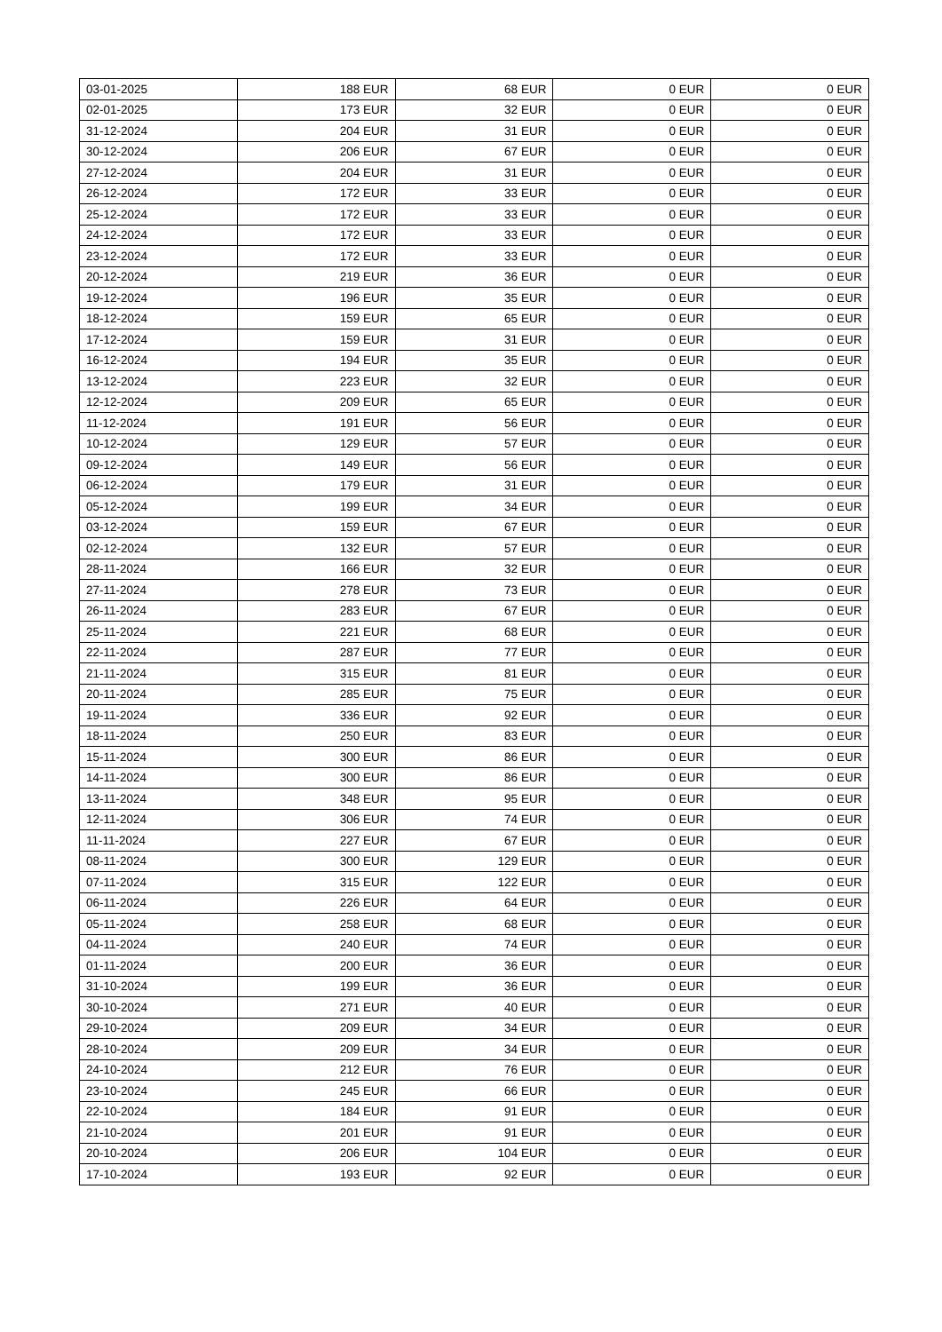| 03-01-2025 | 188 EUR | 68 EUR | 0 EUR | 0 EUR |
| 02-01-2025 | 173 EUR | 32 EUR | 0 EUR | 0 EUR |
| 31-12-2024 | 204 EUR | 31 EUR | 0 EUR | 0 EUR |
| 30-12-2024 | 206 EUR | 67 EUR | 0 EUR | 0 EUR |
| 27-12-2024 | 204 EUR | 31 EUR | 0 EUR | 0 EUR |
| 26-12-2024 | 172 EUR | 33 EUR | 0 EUR | 0 EUR |
| 25-12-2024 | 172 EUR | 33 EUR | 0 EUR | 0 EUR |
| 24-12-2024 | 172 EUR | 33 EUR | 0 EUR | 0 EUR |
| 23-12-2024 | 172 EUR | 33 EUR | 0 EUR | 0 EUR |
| 20-12-2024 | 219 EUR | 36 EUR | 0 EUR | 0 EUR |
| 19-12-2024 | 196 EUR | 35 EUR | 0 EUR | 0 EUR |
| 18-12-2024 | 159 EUR | 65 EUR | 0 EUR | 0 EUR |
| 17-12-2024 | 159 EUR | 31 EUR | 0 EUR | 0 EUR |
| 16-12-2024 | 194 EUR | 35 EUR | 0 EUR | 0 EUR |
| 13-12-2024 | 223 EUR | 32 EUR | 0 EUR | 0 EUR |
| 12-12-2024 | 209 EUR | 65 EUR | 0 EUR | 0 EUR |
| 11-12-2024 | 191 EUR | 56 EUR | 0 EUR | 0 EUR |
| 10-12-2024 | 129 EUR | 57 EUR | 0 EUR | 0 EUR |
| 09-12-2024 | 149 EUR | 56 EUR | 0 EUR | 0 EUR |
| 06-12-2024 | 179 EUR | 31 EUR | 0 EUR | 0 EUR |
| 05-12-2024 | 199 EUR | 34 EUR | 0 EUR | 0 EUR |
| 03-12-2024 | 159 EUR | 67 EUR | 0 EUR | 0 EUR |
| 02-12-2024 | 132 EUR | 57 EUR | 0 EUR | 0 EUR |
| 28-11-2024 | 166 EUR | 32 EUR | 0 EUR | 0 EUR |
| 27-11-2024 | 278 EUR | 73 EUR | 0 EUR | 0 EUR |
| 26-11-2024 | 283 EUR | 67 EUR | 0 EUR | 0 EUR |
| 25-11-2024 | 221 EUR | 68 EUR | 0 EUR | 0 EUR |
| 22-11-2024 | 287 EUR | 77 EUR | 0 EUR | 0 EUR |
| 21-11-2024 | 315 EUR | 81 EUR | 0 EUR | 0 EUR |
| 20-11-2024 | 285 EUR | 75 EUR | 0 EUR | 0 EUR |
| 19-11-2024 | 336 EUR | 92 EUR | 0 EUR | 0 EUR |
| 18-11-2024 | 250 EUR | 83 EUR | 0 EUR | 0 EUR |
| 15-11-2024 | 300 EUR | 86 EUR | 0 EUR | 0 EUR |
| 14-11-2024 | 300 EUR | 86 EUR | 0 EUR | 0 EUR |
| 13-11-2024 | 348 EUR | 95 EUR | 0 EUR | 0 EUR |
| 12-11-2024 | 306 EUR | 74 EUR | 0 EUR | 0 EUR |
| 11-11-2024 | 227 EUR | 67 EUR | 0 EUR | 0 EUR |
| 08-11-2024 | 300 EUR | 129 EUR | 0 EUR | 0 EUR |
| 07-11-2024 | 315 EUR | 122 EUR | 0 EUR | 0 EUR |
| 06-11-2024 | 226 EUR | 64 EUR | 0 EUR | 0 EUR |
| 05-11-2024 | 258 EUR | 68 EUR | 0 EUR | 0 EUR |
| 04-11-2024 | 240 EUR | 74 EUR | 0 EUR | 0 EUR |
| 01-11-2024 | 200 EUR | 36 EUR | 0 EUR | 0 EUR |
| 31-10-2024 | 199 EUR | 36 EUR | 0 EUR | 0 EUR |
| 30-10-2024 | 271 EUR | 40 EUR | 0 EUR | 0 EUR |
| 29-10-2024 | 209 EUR | 34 EUR | 0 EUR | 0 EUR |
| 28-10-2024 | 209 EUR | 34 EUR | 0 EUR | 0 EUR |
| 24-10-2024 | 212 EUR | 76 EUR | 0 EUR | 0 EUR |
| 23-10-2024 | 245 EUR | 66 EUR | 0 EUR | 0 EUR |
| 22-10-2024 | 184 EUR | 91 EUR | 0 EUR | 0 EUR |
| 21-10-2024 | 201 EUR | 91 EUR | 0 EUR | 0 EUR |
| 20-10-2024 | 206 EUR | 104 EUR | 0 EUR | 0 EUR |
| 17-10-2024 | 193 EUR | 92 EUR | 0 EUR | 0 EUR |